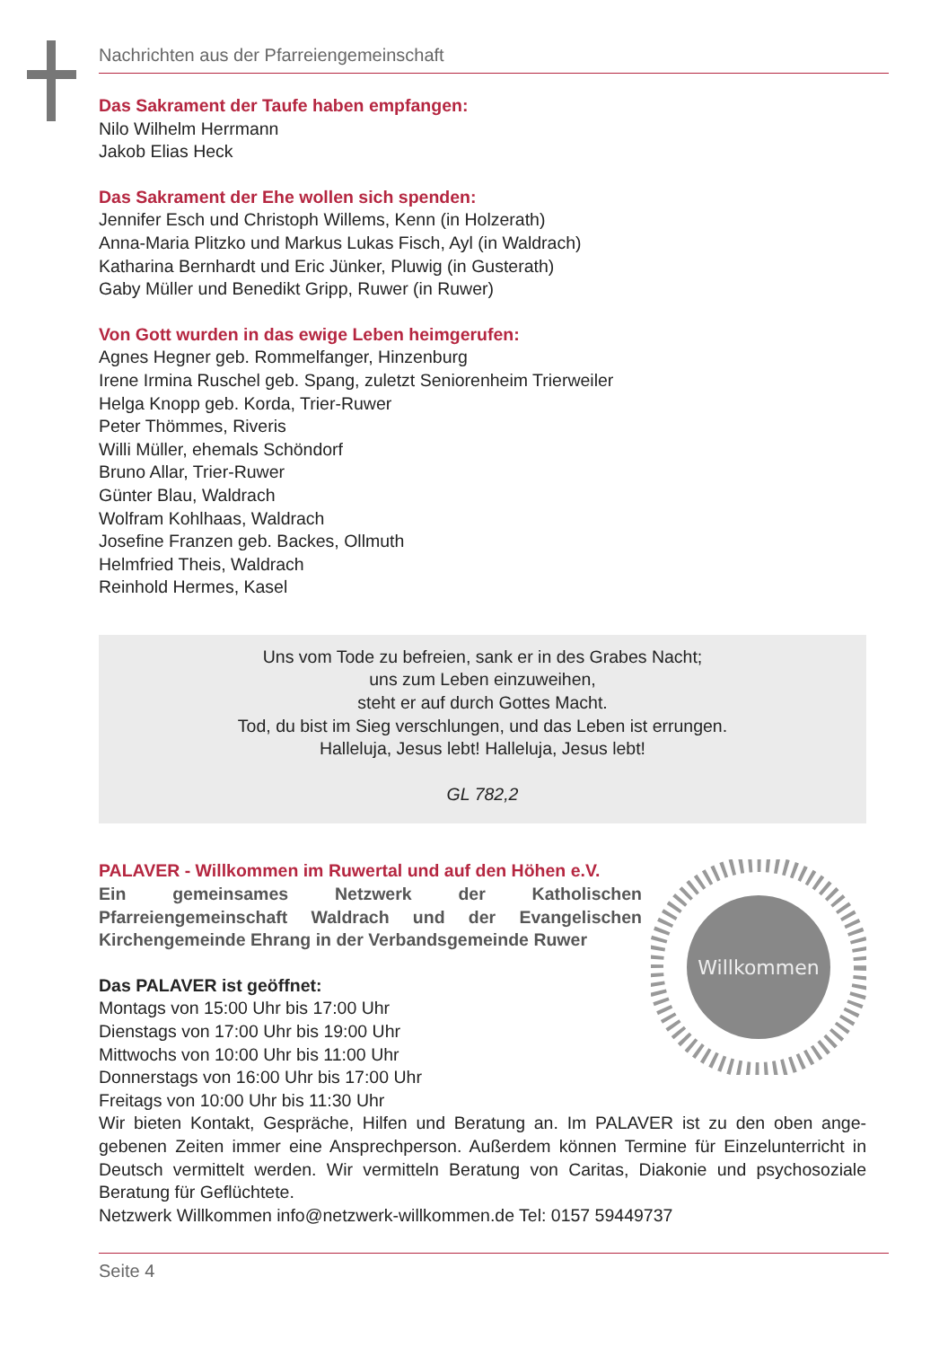Nachrichten aus der Pfarreiengemeinschaft
Das Sakrament der Taufe haben empfangen:
Nilo Wilhelm Herrmann
Jakob Elias Heck
Das Sakrament der Ehe wollen sich spenden:
Jennifer Esch und Christoph Willems, Kenn (in Holzerath)
Anna-Maria Plitzko und Markus Lukas Fisch, Ayl (in Waldrach)
Katharina Bernhardt und Eric Jünker, Pluwig (in Gusterath)
Gaby Müller und Benedikt Gripp, Ruwer (in Ruwer)
Von Gott wurden in das ewige Leben heimgerufen:
Agnes Hegner geb. Rommelfanger, Hinzenburg
Irene Irmina Ruschel geb. Spang, zuletzt Seniorenheim Trierweiler
Helga Knopp geb. Korda, Trier-Ruwer
Peter Thömmes, Riveris
Willi Müller, ehemals Schöndorf
Bruno Allar, Trier-Ruwer
Günter Blau, Waldrach
Wolfram Kohlhaas, Waldrach
Josefine Franzen geb. Backes, Ollmuth
Helmfried Theis, Waldrach
Reinhold Hermes, Kasel
Uns vom Tode zu befreien, sank er in des Grabes Nacht;
uns zum Leben einzuweihen,
steht er auf durch Gottes Macht.
Tod, du bist im Sieg verschlungen, und das Leben ist errungen.
Halleluja, Jesus lebt! Halleluja, Jesus lebt!
GL 782,2
Willkommen
PALAVER - Willkommen im Ruwertal und auf den Höhen e.V.
Ein gemeinsames Netzwerk der Katholischen Pfarreiengemeinschaft Waldrach und der Evangelischen Kirchengemeinde Ehrang in der Verbandsgemeinde Ruwer
Das PALAVER ist geöffnet:
Montags von 15:00 Uhr bis 17:00 Uhr
Dienstags von 17:00 Uhr bis 19:00 Uhr
Mittwochs von 10:00 Uhr bis 11:00 Uhr
Donnerstags von 16:00 Uhr bis 17:00 Uhr
Freitags von 10:00 Uhr bis 11:30 Uhr
Wir bieten Kontakt, Gespräche, Hilfen und Beratung an. Im PALAVER ist zu den oben ange­gebenen Zeiten immer eine Ansprechperson. Außerdem können Termine für Einzelunterricht in Deutsch vermittelt werden. Wir vermitteln Beratung von Caritas, Diakonie und psychosoziale Beratung für Geflüchtete.
Netzwerk Willkommen info@netzwerk-willkommen.de Tel: 0157 59449737
Seite 4